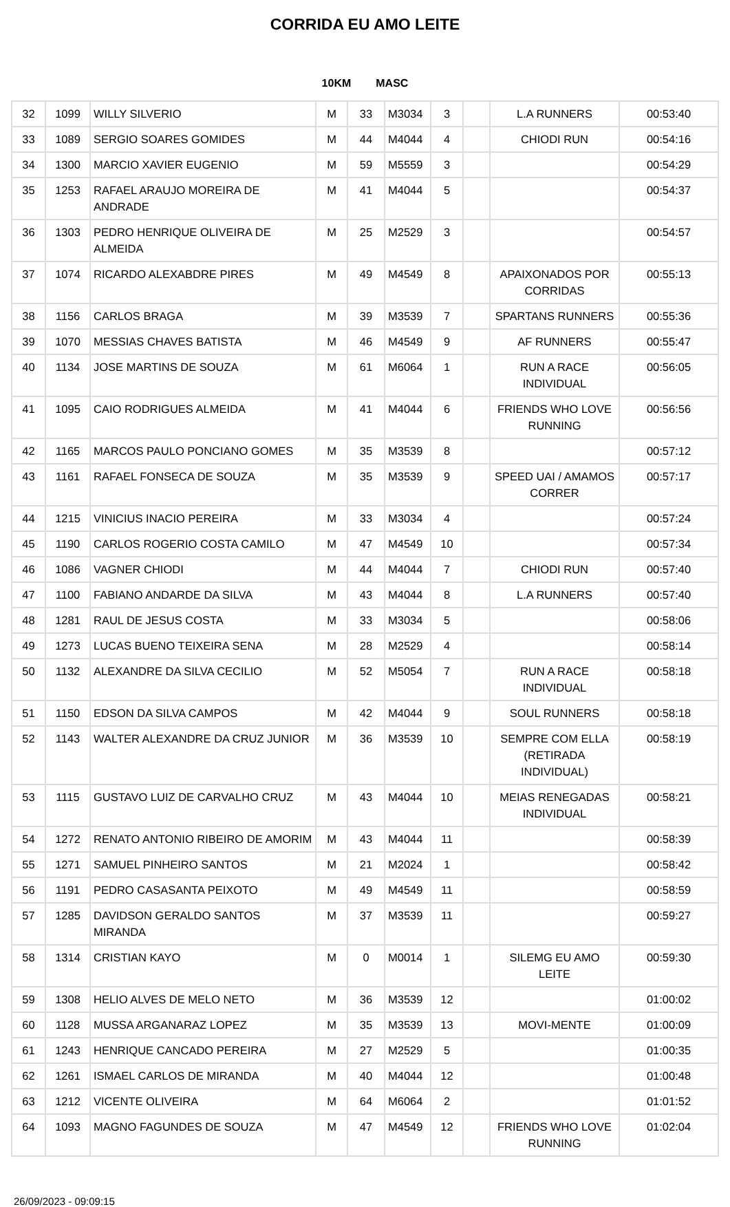CORRIDA EU AMO LEITE
10KM MASC
| 32 | 1099 | WILLY SILVERIO | M | 33 | M3034 | 3 | | L.A RUNNERS | 00:53:40 |
| 33 | 1089 | SERGIO SOARES GOMIDES | M | 44 | M4044 | 4 | | CHIODI RUN | 00:54:16 |
| 34 | 1300 | MARCIO XAVIER EUGENIO | M | 59 | M5559 | 3 | | | 00:54:29 |
| 35 | 1253 | RAFAEL ARAUJO MOREIRA DE ANDRADE | M | 41 | M4044 | 5 | | | 00:54:37 |
| 36 | 1303 | PEDRO HENRIQUE OLIVEIRA DE ALMEIDA | M | 25 | M2529 | 3 | | | 00:54:57 |
| 37 | 1074 | RICARDO ALEXABDRE PIRES | M | 49 | M4549 | 8 | | APAIXONADOS POR CORRIDAS | 00:55:13 |
| 38 | 1156 | CARLOS BRAGA | M | 39 | M3539 | 7 | | SPARTANS RUNNERS | 00:55:36 |
| 39 | 1070 | MESSIAS CHAVES BATISTA | M | 46 | M4549 | 9 | | AF RUNNERS | 00:55:47 |
| 40 | 1134 | JOSE MARTINS DE SOUZA | M | 61 | M6064 | 1 | | RUN A RACE INDIVIDUAL | 00:56:05 |
| 41 | 1095 | CAIO RODRIGUES ALMEIDA | M | 41 | M4044 | 6 | | FRIENDS WHO LOVE RUNNING | 00:56:56 |
| 42 | 1165 | MARCOS PAULO PONCIANO GOMES | M | 35 | M3539 | 8 | | | 00:57:12 |
| 43 | 1161 | RAFAEL FONSECA DE SOUZA | M | 35 | M3539 | 9 | | SPEED UAI / AMAMOS CORRER | 00:57:17 |
| 44 | 1215 | VINICIUS INACIO PEREIRA | M | 33 | M3034 | 4 | | | 00:57:24 |
| 45 | 1190 | CARLOS ROGERIO COSTA CAMILO | M | 47 | M4549 | 10 | | | 00:57:34 |
| 46 | 1086 | VAGNER CHIODI | M | 44 | M4044 | 7 | | CHIODI RUN | 00:57:40 |
| 47 | 1100 | FABIANO ANDARDE DA SILVA | M | 43 | M4044 | 8 | | L.A RUNNERS | 00:57:40 |
| 48 | 1281 | RAUL DE JESUS COSTA | M | 33 | M3034 | 5 | | | 00:58:06 |
| 49 | 1273 | LUCAS BUENO TEIXEIRA SENA | M | 28 | M2529 | 4 | | | 00:58:14 |
| 50 | 1132 | ALEXANDRE DA SILVA CECILIO | M | 52 | M5054 | 7 | | RUN A RACE INDIVIDUAL | 00:58:18 |
| 51 | 1150 | EDSON DA SILVA CAMPOS | M | 42 | M4044 | 9 | | SOUL RUNNERS | 00:58:18 |
| 52 | 1143 | WALTER ALEXANDRE DA CRUZ JUNIOR | M | 36 | M3539 | 10 | | SEMPRE COM ELLA (RETIRADA INDIVIDUAL) | 00:58:19 |
| 53 | 1115 | GUSTAVO LUIZ DE CARVALHO CRUZ | M | 43 | M4044 | 10 | | MEIAS RENEGADAS INDIVIDUAL | 00:58:21 |
| 54 | 1272 | RENATO ANTONIO RIBEIRO DE AMORIM | M | 43 | M4044 | 11 | | | 00:58:39 |
| 55 | 1271 | SAMUEL PINHEIRO SANTOS | M | 21 | M2024 | 1 | | | 00:58:42 |
| 56 | 1191 | PEDRO CASASANTA PEIXOTO | M | 49 | M4549 | 11 | | | 00:58:59 |
| 57 | 1285 | DAVIDSON GERALDO SANTOS MIRANDA | M | 37 | M3539 | 11 | | | 00:59:27 |
| 58 | 1314 | CRISTIAN KAYO | M | 0 | M0014 | 1 | | SILEMG EU AMO LEITE | 00:59:30 |
| 59 | 1308 | HELIO ALVES DE MELO NETO | M | 36 | M3539 | 12 | | | 01:00:02 |
| 60 | 1128 | MUSSA ARGANARAZ LOPEZ | M | 35 | M3539 | 13 | | MOVI-MENTE | 01:00:09 |
| 61 | 1243 | HENRIQUE CANCADO PEREIRA | M | 27 | M2529 | 5 | | | 01:00:35 |
| 62 | 1261 | ISMAEL CARLOS DE MIRANDA | M | 40 | M4044 | 12 | | | 01:00:48 |
| 63 | 1212 | VICENTE OLIVEIRA | M | 64 | M6064 | 2 | | | 01:01:52 |
| 64 | 1093 | MAGNO FAGUNDES DE SOUZA | M | 47 | M4549 | 12 | | FRIENDS WHO LOVE RUNNING | 01:02:04 |
26/09/2023 - 09:09:15